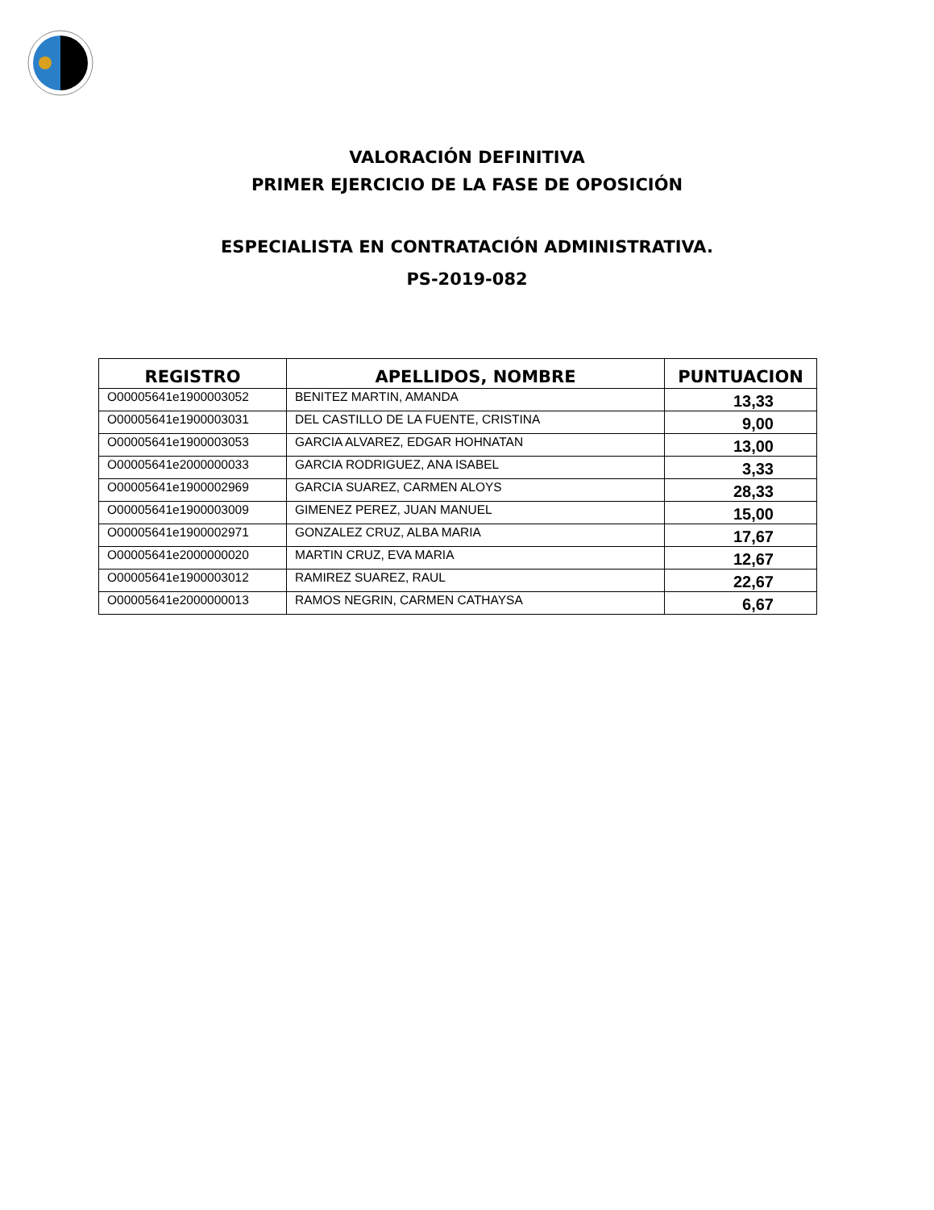VALORACIÓN DEFINITIVA
PRIMER EJERCICIO DE LA FASE DE OPOSICIÓN
ESPECIALISTA EN CONTRATACIÓN ADMINISTRATIVA.
PS-2019-082
| REGISTRO | APELLIDOS, NOMBRE | PUNTUACION |
| --- | --- | --- |
| O00005641e1900003052 | BENITEZ MARTIN, AMANDA | 13,33 |
| O00005641e1900003031 | DEL CASTILLO DE LA FUENTE, CRISTINA | 9,00 |
| O00005641e1900003053 | GARCIA ALVAREZ, EDGAR HOHNATAN | 13,00 |
| O00005641e2000000033 | GARCIA RODRIGUEZ, ANA ISABEL | 3,33 |
| O00005641e1900002969 | GARCIA SUAREZ, CARMEN ALOYS | 28,33 |
| O00005641e1900003009 | GIMENEZ PEREZ, JUAN MANUEL | 15,00 |
| O00005641e1900002971 | GONZALEZ CRUZ, ALBA MARIA | 17,67 |
| O00005641e2000000020 | MARTIN CRUZ, EVA MARIA | 12,67 |
| O00005641e1900003012 | RAMIREZ SUAREZ, RAUL | 22,67 |
| O00005641e2000000013 | RAMOS NEGRIN, CARMEN CATHAYSA | 6,67 |